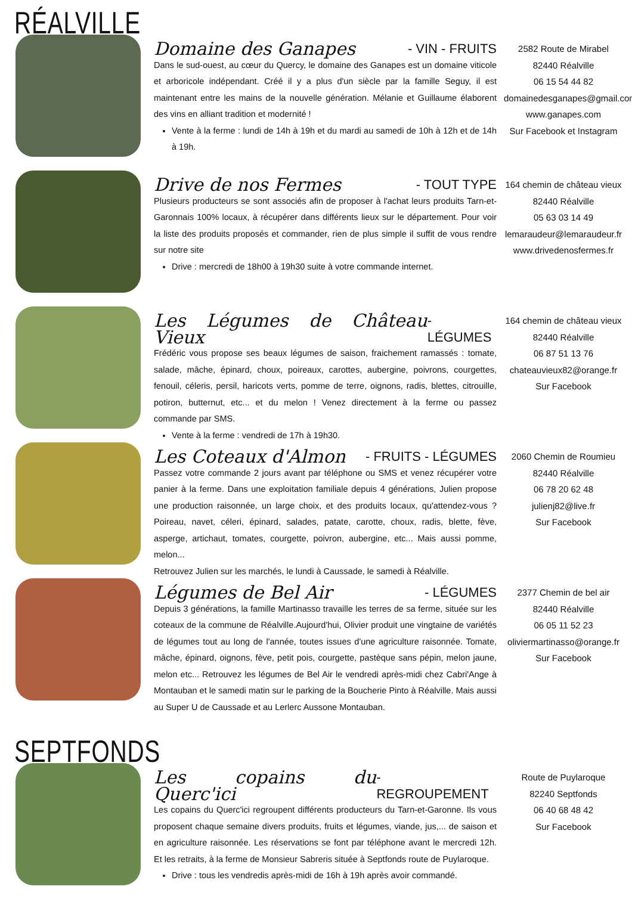RÉALVILLE
Domaine des Ganapes - VIN - FRUITS
Dans le sud-ouest, au cœur du Quercy, le domaine des Ganapes est un domaine viticole et arboricole indépendant. Créé il y a plus d'un siècle par la famille Seguy, il est maintenant entre les mains de la nouvelle génération. Mélanie et Guillaume élaborent des vins en alliant tradition et modernité !
Vente à la ferme : lundi de 14h à 19h et du mardi au samedi de 10h à 12h et de 14h à 19h.
2582 Route de Mirabel
82440 Réalville
06 15 54 44 82
domainedesganapes@gmail.com
www.ganapes.com
Sur Facebook et Instagram
Drive de nos Fermes - TOUT TYPE
Plusieurs producteurs se sont associés afin de proposer à l'achat leurs produits Tarn-et-Garonnais 100% locaux, à récupérer dans différents lieux sur le département. Pour voir la liste des produits proposés et commander, rien de plus simple il suffit de vous rendre sur notre site
Drive : mercredi de 18h00 à 19h30 suite à votre commande internet.
164 chemin de château vieux
82440 Réalville
05 63 03 14 49
lemaraudeur@lemaraudeur.fr
www.drivedenosfermes.fr
Les Légumes de Château Vieux - LÉGUMES
Frédéric vous propose ses beaux légumes de saison, fraichement ramassés : tomate, salade, mâche, épinard, choux, poireaux, carottes, aubergine, poivrons, courgettes, fenouil, céleris, persil, haricots verts, pomme de terre, oignons, radis, blettes, citrouille, potiron, butternut, etc... et du melon ! Venez directement à la ferme ou passez commande par SMS.
Vente à la ferme : vendredi de 17h à 19h30.
164 chemin de château vieux
82440 Réalville
06 87 51 13 76
chateauvieux82@orange.fr
Sur Facebook
Les Coteaux d'Almon - FRUITS - LÉGUMES
Passez votre commande 2 jours avant par téléphone ou SMS et venez récupérer votre panier à la ferme. Dans une exploitation familiale depuis 4 générations, Julien propose une production raisonnée, un large choix, et des produits locaux, qu'attendez-vous ? Poireau, navet, céleri, épinard, salades, patate, carotte, choux, radis, blette, fève, asperge, artichaut, tomates, courgette, poivron, aubergine, etc... Mais aussi pomme, melon...
Retrouvez Julien sur les marchés, le lundi à Caussade, le samedi à Réalville.
2060 Chemin de Roumieu
82440 Réalville
06 78 20 62 48
julienj82@live.fr
Sur Facebook
Légumes de Bel Air - LÉGUMES
Depuis 3 générations, la famille Martinasso travaille les terres de sa ferme, située sur les coteaux de la commune de Réalville.Aujourd'hui, Olivier produit une vingtaine de variétés de légumes tout au long de l'année, toutes issues d'une agriculture raisonnée. Tomate, mâche, épinard, oignons, fève, petit pois, courgette, pastèque sans pépin, melon jaune, melon etc... Retrouvez les légumes de Bel Air le vendredi après-midi chez Cabri'Ange à Montauban et le samedi matin sur le parking de la Boucherie Pinto à Réalville. Mais aussi au Super U de Caussade et au Lerlerc Aussone Montauban.
2377 Chemin de bel air
82440 Réalville
06 05 11 52 23
oliviermartinasso@orange.fr
Sur Facebook
SEPTFONDS
Les copains du Querc'ici - REGROUPEMENT
Les copains du Querc'ici regroupent différents producteurs du Tarn-et-Garonne. Ils vous proposent chaque semaine divers produits, fruits et légumes, viande, jus,... de saison et en agriculture raisonnée. Les réservations se font par téléphone avant le mercredi 12h. Et les retraits, à la ferme de Monsieur Sabreris située à Septfonds route de Puylaroque.
Drive : tous les vendredis après-midi de 16h à 19h après avoir commandé.
Route de Puylaroque
82240 Septfonds
06 40 68 48 42
Sur Facebook